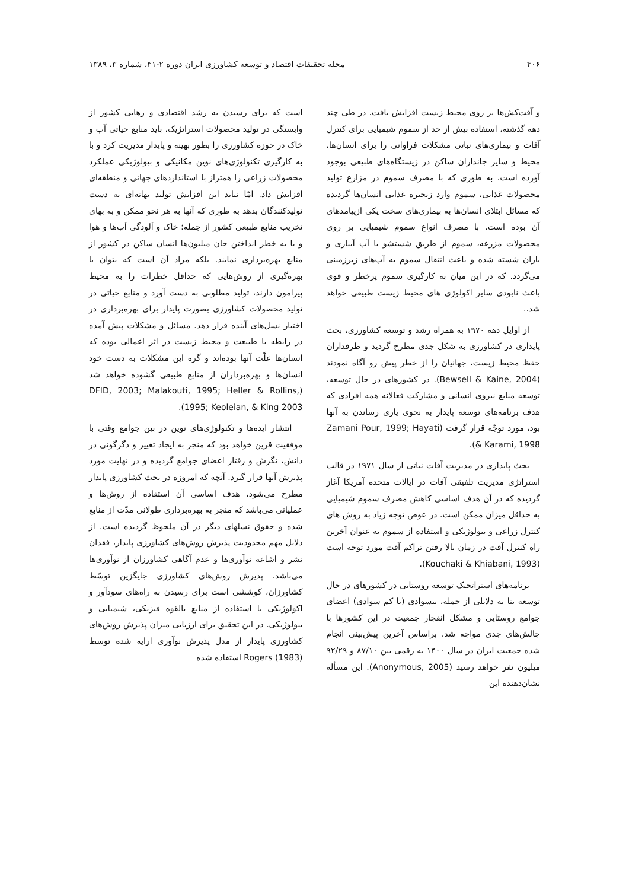۴۰۶ مجله تحقیقات اقتصاد و توسعه کشاورزی ایران دوره ۲-۴۱، شماره ۳، ۱۳۸۹
و آفت‌کش‌ها بر روی محیط زیست افزایش یافت. در طی چند دهه گذشته، استفاده بیش از حد از سموم شیمیایی برای کنترل آفات و بیماری‌های نباتی مشکلات فراوانی را برای انسان‌ها، محیط و سایر جانداران ساکن در زیستگاه‌های طبیعی بوجود آورده است. به طوری که با مصرف سموم در مزارع تولید محصولات غذایی، سموم وارد زنجیره غذایی انسان‌ها گردیده که مسائل ابتلای انسان‌ها به بیماری‌های سخت یکی ازپیامدهای آن بوده است. با مصرف انواع سموم شیمیایی بر روی محصولات مزرعه، سموم از طریق شستشو با آب آبیاری و باران شسته شده و باعث انتقال سموم به آب‌های زیرزمینی می‌گردد. که در این میان به کارگیری سموم پرخطر و قوی باعث نابودی سایر اکولوژی های محیط زیست طبیعی خواهد شد..
از اوایل دهه ۱۹۷۰ به همراه رشد و توسعه کشاورزی، بحث پایداری در کشاورزی به شکل جدی مطرح گردید و طرفداران حفظ محیط زیست، جهانیان را از خطر پیش رو آگاه نمودند (Bewsell & Kaine, 2004). در کشورهای در حال توسعه، توسعه منابع نیروی انسانی و مشارکت فعالانه همه افرادی که هدف برنامه‌های توسعه پایدار به نحوی یاری رساندن به آنها بود، مورد توجّه قرار گرفت (Zamani Pour, 1999; Hayati & Karami, 1998).
بحث پایداری در مدیریت آفات نباتی از سال ۱۹۷۱ در قالب استراتژی مدیریت تلفیقی آفات در ایالات متحده آمریکا آغاز گردیده که در آن هدف اساسی کاهش مصرف سموم شیمیایی به حداقل میزان ممکن است. در عوض توجه زیاد به روش های کنترل زراعی و بیولوژیکی و استفاده از سموم به عنوان آخرین راه کنترل آفت در زمان بالا رفتن تراکم آفت مورد توجه است (Kouchaki & Khiabani, 1993).
برنامه‌های استراتجیک توسعه روستایی در کشورهای در حال توسعه بنا به دلایلی از جمله، بیسوادی (یا کم سوادی) اعضای جوامع روستایی و مشکل انفجار جمعیت در این کشورها با چالش‌های جدی مواجه شد. براساس آخرین پیش‌بینی انجام شده جمعیت ایران در سال ۱۴۰۰ به رقمی بین ۸۷/۱۰ و ۹۲/۲۹ میلیون نفر خواهد رسید (Anonymous, 2005). این مسأله نشان‌دهنده این
است که برای رسیدن به رشد اقتصادی و رهایی کشور از وابستگی در تولید محصولات استراتژیک، باید منابع حیاتی آب و خاک در حوزه کشاورزی را بطور بهینه و پایدار مدیریت کرد و با به کارگیری تکنولوژی‌های نوین مکانیکی و بیولوژیکی عملکرد محصولات زراعی را همتراز با استانداردهای جهانی و منطقه‌ای افزایش داد. امّا نباید این افزایش تولید بهانه‌ای به دست تولیدکنندگان بدهد به طوری که آنها به هر نحو ممکن و به بهای تخریب منابع طبیعی کشور از جمله؛ خاک و آلودگی آب‌ها و هوا و با به خطر انداختن جان میلیون‌ها انسان ساکن در کشور از منابع بهره‌برداری نمایند. بلکه مراد آن است که بتوان با بهره‌گیری از روش‌هایی که حداقل خطرات را به محیط پیرامون دارند، تولید مطلوبی به دست آورد و منابع حیاتی در تولید محصولات کشاورزی بصورت پایدار برای بهره‌برداری در اختیار نسل‌های آینده قرار دهد. مسائل و مشکلات پیش آمده در رابطه با طبیعت و محیط زیست در اثر اعمالی بوده که انسان‌ها علّت آنها بوده‌اند و گره این مشکلات به دست خود انسان‌ها و بهره‌برداران از منابع طبیعی گشوده خواهد شد (DFID, 2003; Malakouti, 1995; Heller & Rollins, 1995; Keoleian, & King 2003).
انتشار ایده‌ها و تکنولوژی‌های نوین در بین جوامع وقتی با موفقیت قرین خواهد بود که منجر به ایجاد تغییر و دگرگونی در دانش، نگرش و رفتار اعضای جوامع گردیده و در نهایت مورد پذیرش آنها قرار گیرد. آنچه که امروزه در بحث کشاورزی پایدار مطرح می‌شود، هدف اساسی آن استفاده از روش‌ها و عملیاتی می‌باشد که منجر به بهره‌برداری طولانی مدّت از منابع شده و حقوق نسلهای دیگر در آن ملحوظ گردیده است. از دلایل مهم محدودیت پذیرش روش‌های کشاورزی پایدار، فقدان نشر و اشاعه نوآوری‌ها و عدم آگاهی کشاورزان از نوآوری‌ها می‌باشد. پذیرش روش‌های کشاورزی جایگزین توسّط کشاورزان، کوششی است برای رسیدن به راه‌های سودآور و اکولوژیکی با استفاده از منابع بالقوه فیزیکی، شیمیایی و بیولوژیکی. در این تحقیق برای ارزیابی میزان پذیرش روش‌های کشاورزی پایدار از مدل پذیرش نوآوری ارایه شده توسط Rogers (1983) استفاده شده